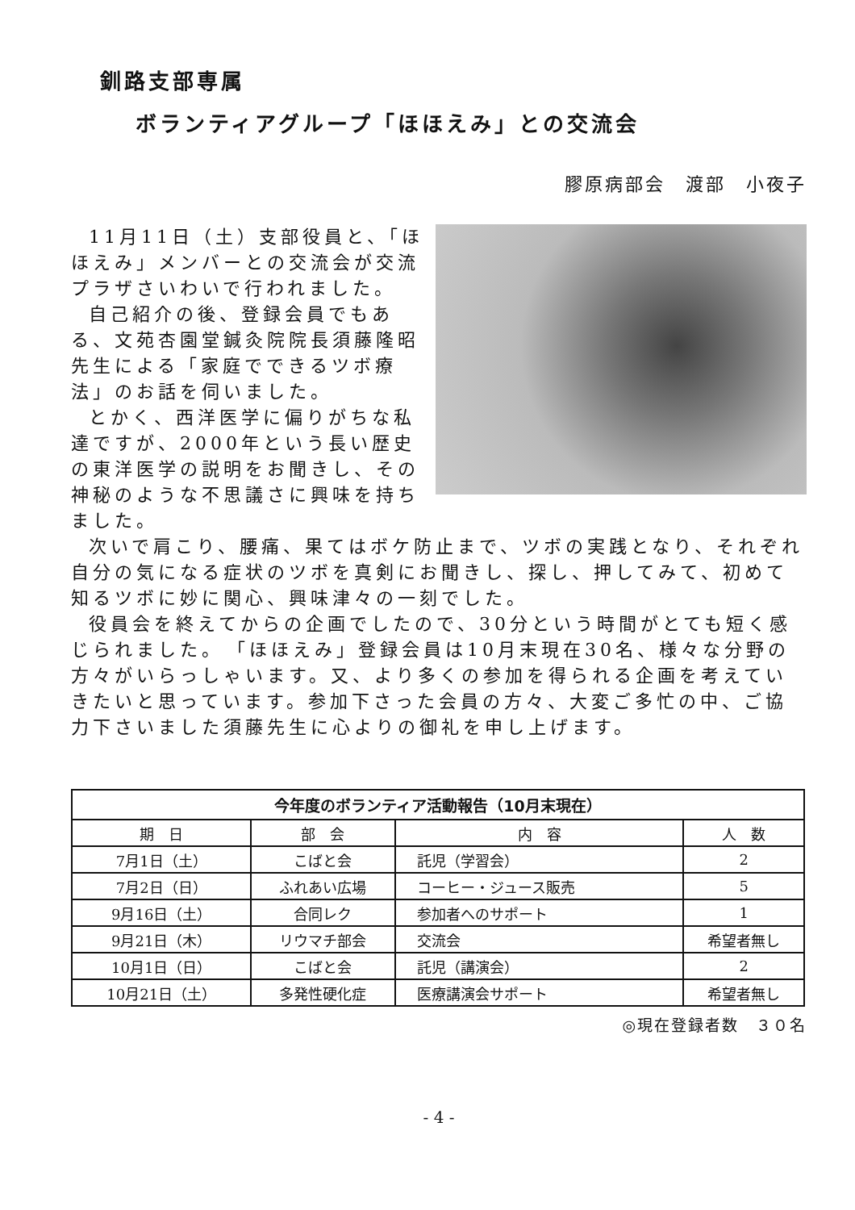釧路支部専属
ボランティアグループ「ほほえみ」との交流会
膠原病部会　渡部　小夜子
11月11日（土）支部役員と、「ほほえみ」メンバーとの交流会が交流プラザさいわいで行われました。
自己紹介の後、登録会員でもある、文苑杏園堂鍼灸院院長須藤隆昭先生による「家庭でできるツボ療法」のお話を伺いました。
とかく、西洋医学に偏りがちな私達ですが、2000年という長い歴史の東洋医学の説明をお聞きし、その神秘のような不思議さに興味を持ちました。
次いで肩こり、腰痛、果てはボケ防止まで、ツボの実践となり、それぞれ自分の気になる症状のツボを真剣にお聞きし、探し、押してみて、初めて知るツボに妙に関心、興味津々の一刻でした。
役員会を終えてからの企画でしたので、30分という時間がとても短く感じられました。　「ほほえみ」登録会員は10月末現在30名、様々な分野の方々がいらっしゃいます。又、より多くの参加を得られる企画を考えていきたいと思っています。参加下さった会員の方々、大変ご多忙の中、ご協力下さいました須藤先生に心よりの御礼を申し上げます。
今年度のボランティア活動報告（10月末現在）
| 期 日 | 部 会 | 内 容 | 人 数 |
| --- | --- | --- | --- |
| 7月1日（土） | こばと会 | 託児（学習会） | 2 |
| 7月2日（日） | ふれあい広場 | コーヒー・ジュース販売 | 5 |
| 9月16日（土） | 合同レク | 参加者へのサポート | 1 |
| 9月21日（木） | リウマチ部会 | 交流会 | 希望者無し |
| 10月1日（日） | こばと会 | 託児（講演会） | 2 |
| 10月21日（土） | 多発性硬化症 | 医療講演会サポート | 希望者無し |
◎現在登録者数　３０名
- 4 -